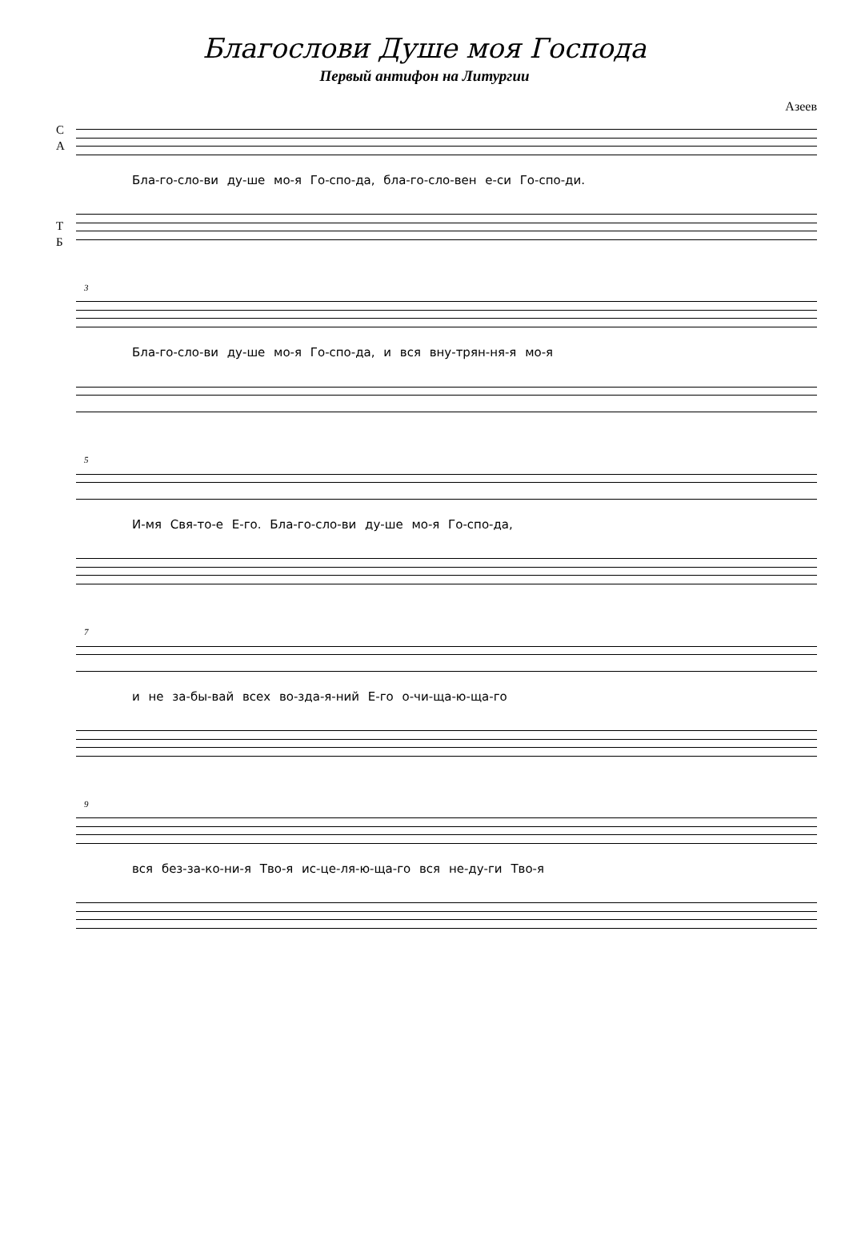Благослови Душе моя Господа
Первый антифон на Литургии
Азеев
С
А
Бла-го-сло-ви ду-ше мо-я Го-спо-да, бла-го-сло-вен е-си Го-спо-ди.
Т
Б
3
Бла-го-сло-ви ду-ше мо-я Го-спо-да, и вся вну-трян-ня-я мо-я
5
И-мя Свя-то-е Е-го. Бла-го-сло-ви ду-ше мо-я Го-спо-да,
7
и не за-бы-вай всех во-зда-я-ний Е-го о-чи-ща-ю-ща-го
9
вся без-за-ко-ни-я Тво-я ис-це-ля-ю-ща-го вся не-ду-ги Тво-я